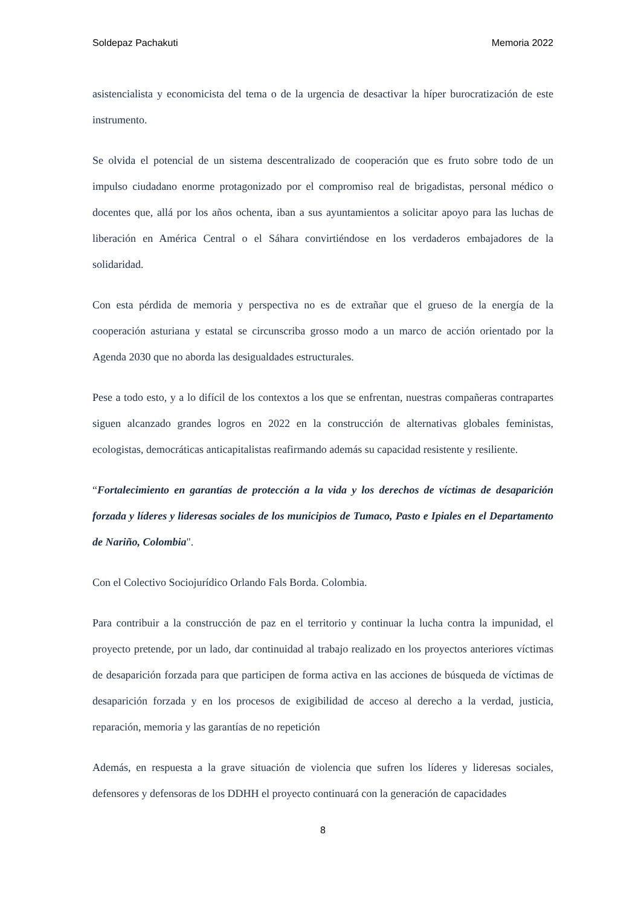Soldepaz Pachakuti Memoria 2022
asistencialista y economicista del tema o de la urgencia de desactivar la híper burocratización de este instrumento.
Se olvida el potencial de un sistema descentralizado de cooperación que es fruto sobre todo de un impulso ciudadano enorme protagonizado por el compromiso real de brigadistas, personal médico o docentes que, allá por los años ochenta, iban a sus ayuntamientos a solicitar apoyo para las luchas de liberación en América Central o el Sáhara convirtiéndose en los verdaderos embajadores de la solidaridad.
Con esta pérdida de memoria y perspectiva no es de extrañar que el grueso de la energía de la cooperación asturiana y estatal se circunscriba grosso modo a un marco de acción orientado por la Agenda 2030 que no aborda las desigualdades estructurales.
Pese a todo esto, y a lo difícil de los contextos a los que se enfrentan, nuestras compañeras contrapartes siguen alcanzado grandes logros en 2022 en la construcción de alternativas globales feministas, ecologistas, democráticas anticapitalistas reafirmando además su capacidad resistente y resiliente.
“Fortalecimiento en garantías de protección a la vida y los derechos de víctimas de desaparición forzada y líderes y lideresas sociales de los municipios de Tumaco, Pasto e Ipiales en el Departamento de Nariño, Colombia".
Con el Colectivo Sociojurídico Orlando Fals Borda. Colombia.
Para contribuir a la construcción de paz en el territorio y continuar la lucha contra la impunidad, el proyecto pretende, por un lado, dar continuidad al trabajo realizado en los proyectos anteriores víctimas de desaparición forzada para que participen de forma activa en las acciones de búsqueda de víctimas de desaparición forzada y en los procesos de exigibilidad de acceso al derecho a la verdad, justicia, reparación, memoria y las garantías de no repetición
Además, en respuesta a la grave situación de violencia que sufren los líderes y lideresas sociales, defensores y defensoras de los DDHH el proyecto continuará con la generación de capacidades
8